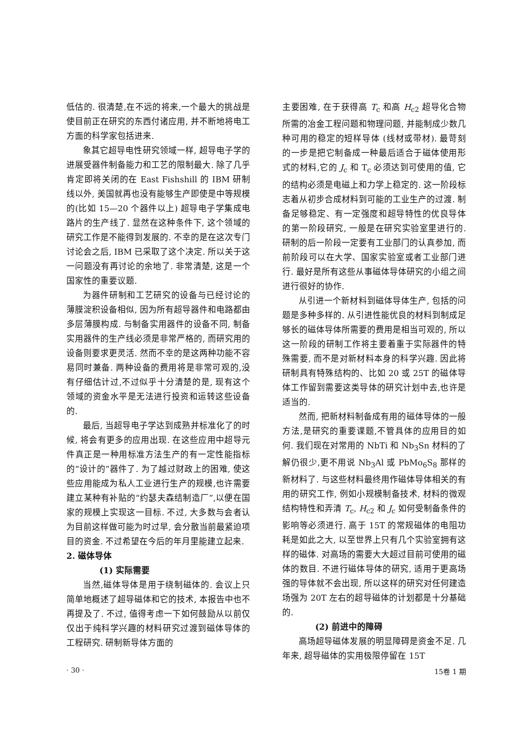低估的. 很清楚,在不远的将来,一个最大的挑战是使目前正在研究的东西付诸应用, 并不断地将电工方面的科学家包括进来.
象其它超导电性研究领域一样, 超导电子学的进展受器件制备能力和工艺的限制最大. 除了几乎肯定即将关闭的在 East Fishshill 的 IBM 研制线以外, 美国就再也没有能够生产即使是中等规模的(比如 15—20 个器件以上) 超导电子学集成电路片的生产线了. 显然在这种条件下, 这个领域的研究工作是不能得到发展的. 不幸的是在这次专门讨论会之后, IBM 已采取了这个决定. 所以关于这一问题没有再讨论的余地了. 非常清楚, 这是一个国家性的重要议题.
为器件研制和工艺研究的设备与已经讨论的薄膜淀积设备相似, 因为所有超导器件和电路都由多层薄膜构成. 与制备实用器件的设备不同, 制备实用器件的生产线必须是非常严格的, 而研究用的设备则要求更灵活. 然而不幸的是这两种功能不容易同时兼备. 两种设备的费用将是非常可观的,没有仔细估计过,不过似乎十分清楚的是, 现有这个领域的资金水平是无法进行投资和运转这些设备的.
最后, 当超导电子学达到成熟并标准化了的时候, 将会有更多的应用出现. 在这些应用中超导元件真正是一种用标准方法生产的有一定性能指标的“设计的”器件了. 为了越过财政上的困难, 使这些应用能成为私人工业进行生产的规模,也许需要建立某种有补贴的“约瑟夫森结制造厂”,以便在国家的规模上实现这一目标. 不过, 大多数与会者认为目前这样做可能为时过早, 会分散当前最紧迫项目的资金. 不过希望在今后的年月里能建立起来.
2. 磁体导体
(1) 实际需要
当然,磁体导体是用于绕制磁体的. 会议上只简单地概述了超导磁体和它的技术, 本报告中也不再提及了. 不过, 值得考虑一下如何鼓励从以前仅仅出于纯科学兴趣的材料研究过渡到磁体导体的工程研究. 研制新导体方面的
主要困难, 在于获得高 T<sub>c</sub> 和高 H<sub>c2</sub> 超导化合物所需的冶金工程问题和物理问题, 并能制成少数几种可用的稳定的短样导体 (线材或带材). 最苛刻的一步是把它制备成一种最后适合于磁体使用形式的材料,它的 J<sub>c</sub> 和 T<sub>c</sub> 必须达到可使用的值, 它的结构必须是电磁上和力学上稳定的. 这一阶段标志着从初步合成材料到可能的工业生产的过渡. 制备足够稳定、有一定强度和超导特性的优良导体的第一阶段研究, 一般是在研究实验室里进行的. 研制的后一阶段一定要有工业部门的认真参加, 而前阶段可以在大学、国家实验室或者工业部门进行. 最好是所有这些从事磁体导体研究的小组之间进行很好的协作.
从引进一个新材料到磁体导体生产, 包括的问题是多种多样的. 从引进性能优良的材料到制成足够长的磁体导体所需要的费用是相当可观的, 所以这一阶段的研制工作将主要着重于实际器件的特殊需要, 而不是对新材料本身的科学兴趣. 因此将研制具有特殊结构的、比如 20 或 25T 的磁体导体工作留到需要这类导体的研究计划中去,也许是适当的.
然而, 把新材料制备成有用的磁体导体的一般方法,是研究的重要课题,不管具体的应用目的如何. 我们现在对常用的 NbTi 和 Nb<sub>3</sub>Sn 材料的了解仍很少,更不用说 Nb<sub>3</sub>Al 或 PbMo<sub>6</sub>S<sub>8</sub> 那样的新材料了. 与这些材料最终用作磁体导体相关的有用的研究工作, 例如小规模制备技术, 材料的微观结构特性和弄清 T<sub>c</sub>, H<sub>c2</sub> 和 J<sub>c</sub> 如何受制备条件的影响等必须进行. 高于 15T 的常规磁体的电阻功耗是如此之大, 以至世界上只有几个实验室拥有这样的磁体. 对高场的需要大大超过目前可使用的磁体的数目. 不进行磁体导体的研究, 适用于更高场强的导体就不会出现, 所以这样的研究对任何建造场强为 20T 左右的超导磁体的计划都是十分基础的.
(2) 前进中的障碍
高场超导磁体发展的明显障碍是资金不足. 几年来, 超导磁体的实用极限停留在 15T
· 30 · 15卷 1 期